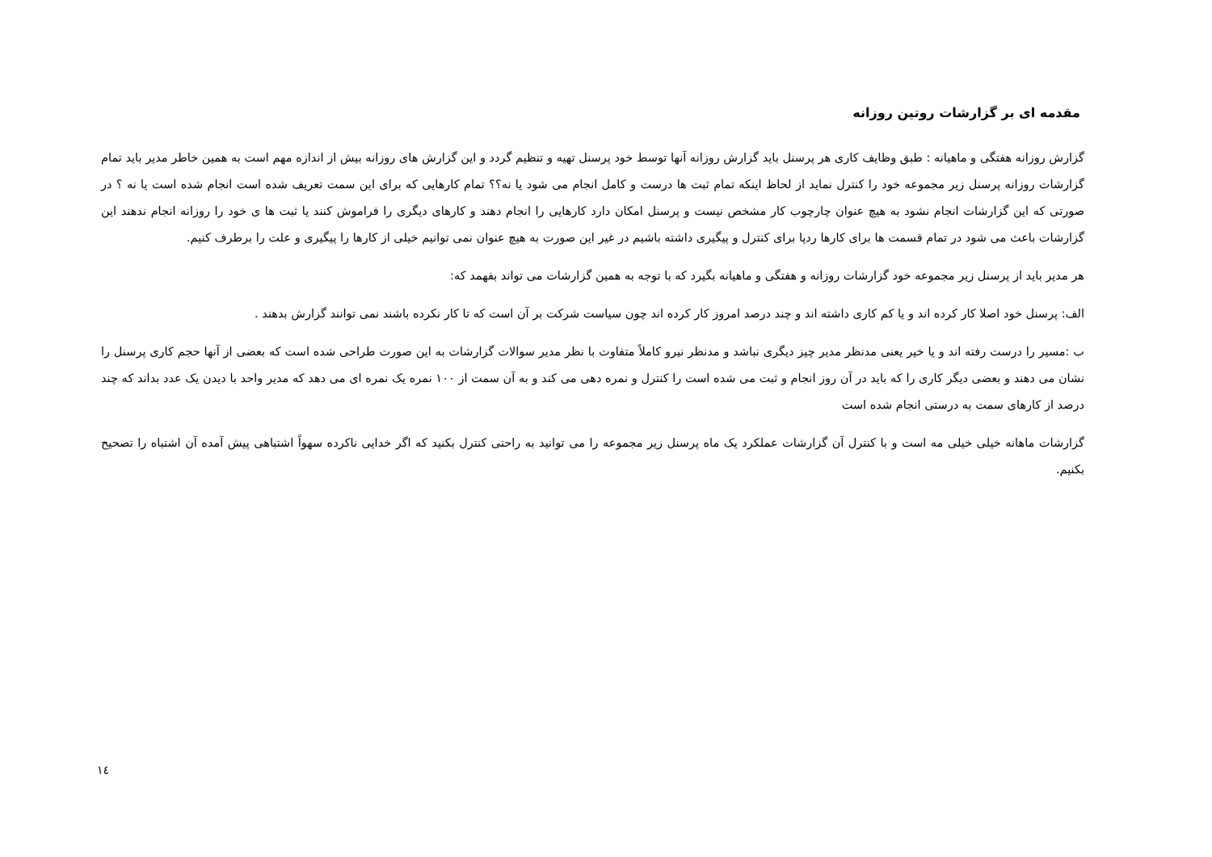مقدمه ای بر گزارشات روتین روزانه
گزارش روزانه هفتگی و ماهیانه : طبق وظایف کاری هر پرسنل باید گزارش روزانه آنها توسط خود پرسنل تهیه و تنظیم گردد و این گزارش های روزانه بیش از اندازه مهم است به همین خاطر مدیر باید تمام گزارشات روزانه پرسنل زیر مجموعه خود را کنترل نماید از لحاظ اینکه تمام ثبت ها درست و کامل انجام می شود یا نه؟؟ تمام کارهایی که برای این سمت تعریف شده است انجام شده است یا نه ؟ در صورتی که این گزارشات انجام نشود به هیچ عنوان چارچوب کار مشخص نیست و پرسنل امکان دارد کارهایی را انجام دهند و کارهای دیگری را فراموش کنند یا ثبت ها ی خود را روزانه انجام ندهند این گزارشات باعث می شود در تمام قسمت ها برای کارها ردپا برای کنترل و پیگیری داشته باشیم در غیر این صورت به هیچ عنوان نمی توانیم خیلی از کارها را پیگیری و علت را برطرف کنیم.
هر مدیر باید از پرسنل زیر مجموعه خود گزارشات روزانه و هفتگی و ماهیانه بگیرد که با توجه به همین گزارشات می تواند بفهمد که:
الف: پرسنل خود اصلا کار کرده اند و یا کم کاری داشته اند و چند درصد امروز کار کرده اند چون سیاست شرکت بر آن است که تا کار نکرده باشند نمی توانند گزارش بدهند .
ب :مسیر را درست رفته اند و یا خیر یعنی مدنظر مدیر چیز دیگری نباشد و مدنظر نیرو کاملاً متفاوت با نظر مدیر سوالات گزارشات به این صورت طراحی شده است که بعضی از آنها حجم کاری پرسنل را نشان می دهند و بعضی دیگر کاری را که باید در آن روز انجام و ثبت می شده است را کنترل و نمره دهی می کند و به آن سمت از ۱۰۰ نمره یک نمره ای می دهد که مدیر واحد با دیدن یک عدد بداند که چند درصد از کارهای سمت به درستی انجام شده است
گزارشات ماهانه خیلی خیلی مه است و با کنترل آن گزارشات عملکرد یک ماه پرسنل زیر مجموعه را می توانید به راحتی کنترل بکنید که اگر خدایی ناکرده سهواً اشتباهی پیش آمده آن اشتباه را تصحیح بکنیم.
١٤